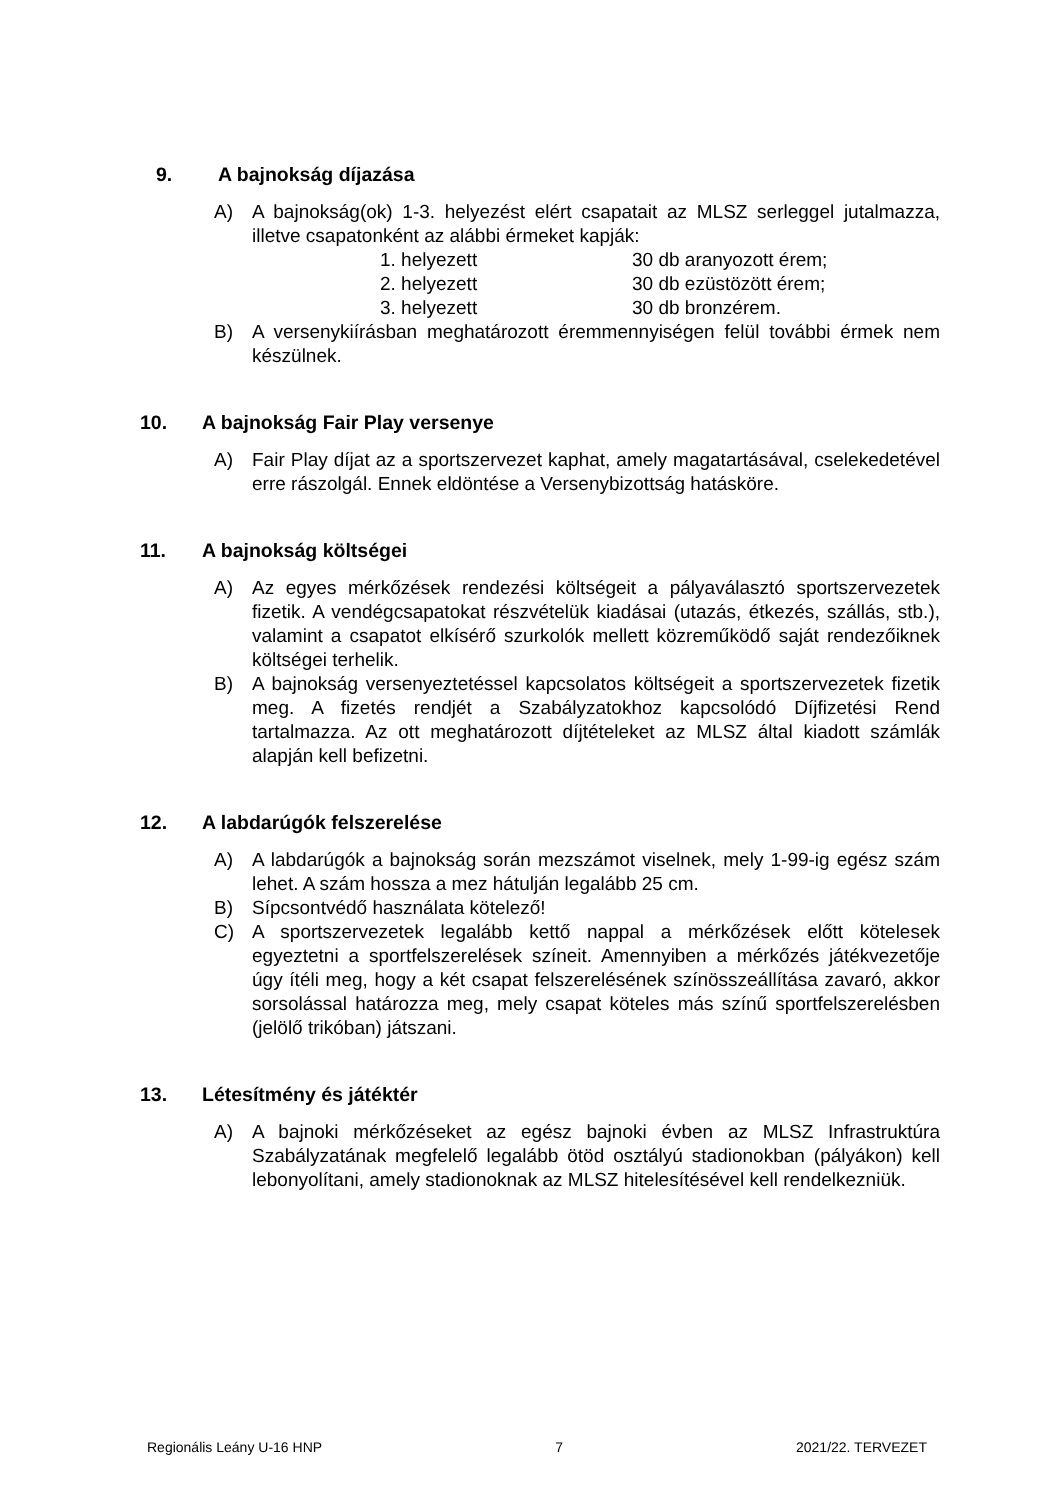9. A bajnokság díjazása
A) A bajnokság(ok) 1-3. helyezést elért csapatait az MLSZ serleggel jutalmazza, illetve csapatonként az alábbi érmeket kapják:
1. helyezett 30 db aranyozott érem;
2. helyezett 30 db ezüstözött érem;
3. helyezett 30 db bronzérem.
B) A versenykiírásban meghatározott éremmennyiségen felül további érmek nem készülnek.
10. A bajnokság Fair Play versenye
A) Fair Play díjat az a sportszervezet kaphat, amely magatartásával, cselekedetével erre rászolgál. Ennek eldöntése a Versenybizottság hatásköre.
11. A bajnokság költségei
A) Az egyes mérkőzések rendezési költségeit a pályaválasztó sportszervezetek fizetik. A vendégcsapatokat részvételük kiadásai (utazás, étkezés, szállás, stb.), valamint a csapatot elkísérő szurkolók mellett közreműködő saját rendezőiknek költségei terhelik.
B) A bajnokság versenyeztetéssel kapcsolatos költségeit a sportszervezetek fizetik meg. A fizetés rendjét a Szabályzatokhoz kapcsolódó Díjfizetési Rend tartalmazza. Az ott meghatározott díjtételeket az MLSZ által kiadott számlák alapján kell befizetni.
12. A labdarúgók felszerelése
A) A labdarúgók a bajnokság során mezszámot viselnek, mely 1-99-ig egész szám lehet. A szám hossza a mez hátulján legalább 25 cm.
B) Sípcsontvédő használata kötelező!
C) A sportszervezetek legalább kettő nappal a mérkőzések előtt kötelesek egyeztetni a sportfelszerelések színeit. Amennyiben a mérkőzés játékvezetője úgy ítéli meg, hogy a két csapat felszerelésének színösszeállítása zavaró, akkor sorsolással határozza meg, mely csapat köteles más színű sportfelszerelésben (jelölő trikóban) játszani.
13. Létesítmény és játéktér
A) A bajnoki mérkőzéseket az egész bajnoki évben az MLSZ Infrastruktúra Szabályzatának megfelelő legalább ötöd osztályú stadionokban (pályákon) kell lebonyolítani, amely stadionoknak az MLSZ hitelesítésével kell rendelkezniük.
Regionális Leány U-16 HNP 7 2021/22. TERVEZET